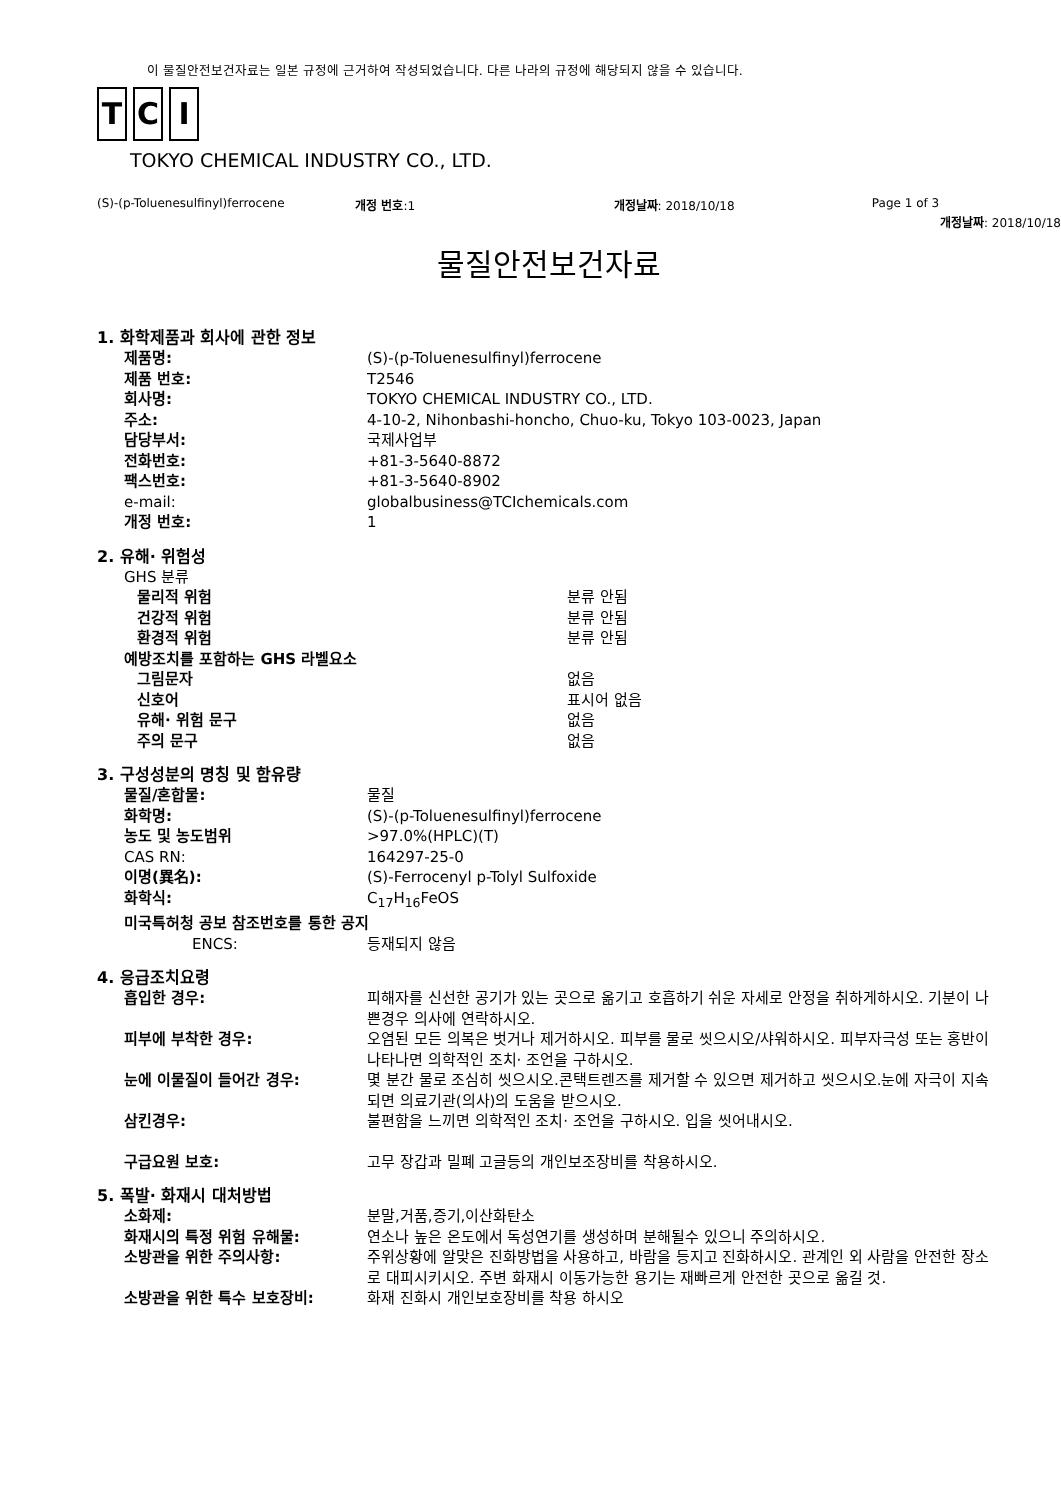이 물질안전보건자료는 일본 규정에 근거하여 작성되었습니다. 다른 나라의 규정에 해당되지 않을 수 있습니다.
T C I
TOKYO CHEMICAL INDUSTRY CO., LTD.
(S)-(p-Toluenesulfinyl)ferrocene
개정 번호:1 개정날짜: 2018/10/18 Page 1 of 3
개정날짜: 2018/10/18
물질안전보건자료
1. 화학제품과 회사에 관한 정보
제품명: (S)-(p-Toluenesulfinyl)ferrocene
제품 번호: T2546
회사명: TOKYO CHEMICAL INDUSTRY CO., LTD.
주소: 4-10-2, Nihonbashi-honcho, Chuo-ku, Tokyo 103-0023, Japan
담당부서: 국제사업부
전화번호: +81-3-5640-8872
팩스번호: +81-3-5640-8902
e-mail: globalbusiness@TCIchemicals.com
개정 번호: 1
2. 유해· 위험성
GHS 분류
물리적 위험 분류 안됨
건강적 위험 분류 안됨
환경적 위험 분류 안됨
예방조치를 포함하는 GHS 라벨요소
그림문자 없음
신호어 표시어 없음
유해· 위험 문구 없음
주의 문구 없음
3. 구성성분의 명칭 및 함유량
물질/혼합물: 물질
화학명: (S)-(p-Toluenesulfinyl)ferrocene
농도 및 농도범위 >97.0%(HPLC)(T)
CAS RN: 164297-25-0
이명(異名): (S)-Ferrocenyl p-Tolyl Sulfoxide
화학식: C<sub>17</sub>H<sub>16</sub>FeOS
미국특허청 공보 참조번호를 통한 공지
ENCS: 등재되지 않음
4. 응급조치요령
흡입한 경우: 피해자를 신선한 공기가 있는 곳으로 옮기고 호흡하기 쉬운 자세로 안정을 취하게하시오. 기분이 나쁜경우 의사에 연락하시오.
피부에 부착한 경우: 오염된 모든 의복은 벗거나 제거하시오. 피부를 물로 씻으시오/샤워하시오. 피부자극성 또는 홍반이 나타나면 의학적인 조치· 조언을 구하시오.
눈에 이물질이 들어간 경우: 몇 분간 물로 조심히 씻으시오.콘택트렌즈를 제거할 수 있으면 제거하고 씻으시오.눈에 자극이 지속되면 의료기관(의사)의 도움을 받으시오.
삼킨경우: 불편함을 느끼면 의학적인 조치· 조언을 구하시오. 입을 씻어내시오.
구급요원 보호: 고무 장갑과 밀폐 고글등의 개인보조장비를 착용하시오.
5. 폭발· 화재시 대처방법
소화제: 분말,거품,증기,이산화탄소
화재시의 특정 위험 유해물: 연소나 높은 온도에서 독성연기를 생성하며 분해될수 있으니 주의하시오.
소방관을 위한 주의사항: 주위상황에 알맞은 진화방법을 사용하고, 바람을 등지고 진화하시오. 관계인 외 사람을 안전한 장소로 대피시키시오. 주변 화재시 이동가능한 용기는 재빠르게 안전한 곳으로 옮길 것.
소방관을 위한 특수 보호장비: 화재 진화시 개인보호장비를 착용 하시오